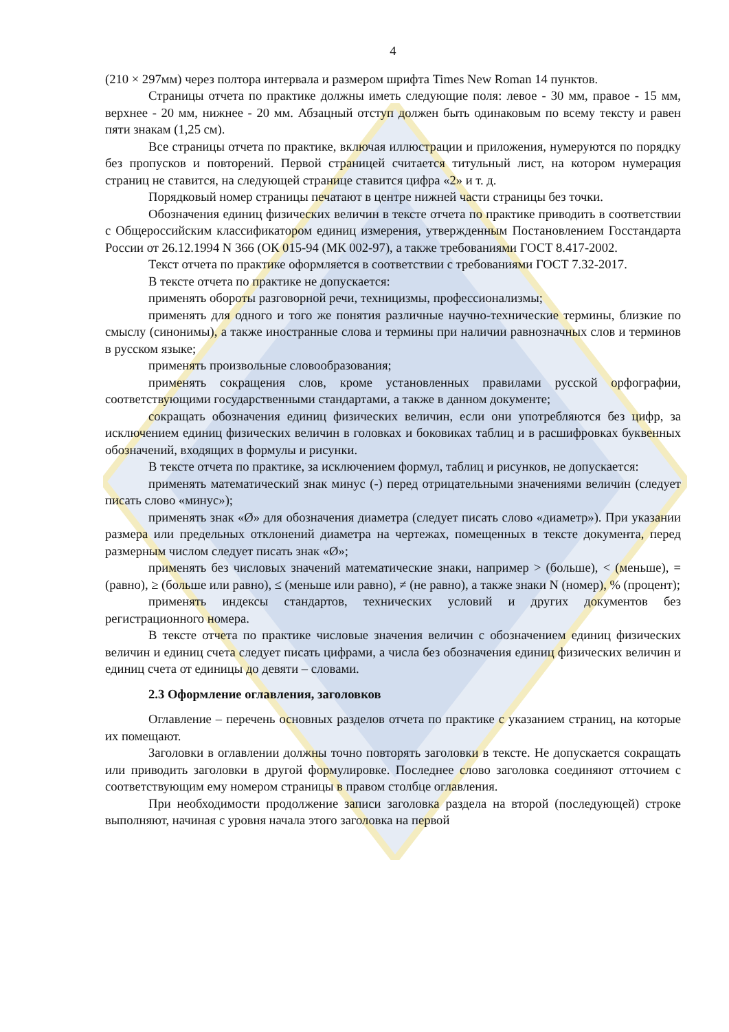4
(210 × 297мм) через полтора интервала и размером шрифта Times New Roman 14 пунктов.
Страницы отчета по практике должны иметь следующие поля: левое - 30 мм, правое - 15 мм, верхнее - 20 мм, нижнее - 20 мм. Абзацный отступ должен быть одинаковым по всему тексту и равен пяти знакам (1,25 см).
Все страницы отчета по практике, включая иллюстрации и приложения, нумеруются по порядку без пропусков и повторений. Первой страницей считается титульный лист, на котором нумерация страниц не ставится, на следующей странице ставится цифра «2» и т. д.
Порядковый номер страницы печатают в центре нижней части страницы без точки.
Обозначения единиц физических величин в тексте отчета по практике приводить в соответствии с Общероссийским классификатором единиц измерения, утвержденным Постановлением Госстандарта России от 26.12.1994 N 366 (ОК 015-94 (МК 002-97), а также требованиями ГОСТ 8.417-2002.
Текст отчета по практике оформляется в соответствии с требованиями ГОСТ 7.32-2017.
В тексте отчета по практике не допускается:
применять обороты разговорной речи, техницизмы, профессионализмы;
применять для одного и того же понятия различные научно-технические термины, близкие по смыслу (синонимы), а также иностранные слова и термины при наличии равнозначных слов и терминов в русском языке;
применять произвольные словообразования;
применять сокращения слов, кроме установленных правилами русской орфографии, соответствующими государственными стандартами, а также в данном документе;
сокращать обозначения единиц физических величин, если они употребляются без цифр, за исключением единиц физических величин в головках и боковиках таблиц и в расшифровках буквенных обозначений, входящих в формулы и рисунки.
В тексте отчета по практике, за исключением формул, таблиц и рисунков, не допускается:
применять математический знак минус (-) перед отрицательными значениями величин (следует писать слово «минус»);
применять знак «Ø» для обозначения диаметра (следует писать слово «диаметр»). При указании размера или предельных отклонений диаметра на чертежах, помещенных в тексте документа, перед размерным числом следует писать знак «Ø»;
применять без числовых значений математические знаки, например > (больше), < (меньше), = (равно), ≥ (больше или равно), ≤ (меньше или равно), ≠ (не равно), а также знаки N (номер), % (процент);
применять индексы стандартов, технических условий и других документов без регистрационного номера.
В тексте отчета по практике числовые значения величин с обозначением единиц физических величин и единиц счета следует писать цифрами, а числа без обозначения единиц физических величин и единиц счета от единицы до девяти – словами.
2.3 Оформление оглавления, заголовков
Оглавление – перечень основных разделов отчета по практике с указанием страниц, на которые их помещают.
Заголовки в оглавлении должны точно повторять заголовки в тексте. Не допускается сокращать или приводить заголовки в другой формулировке. Последнее слово заголовка соединяют отточием с соответствующим ему номером страницы в правом столбце оглавления.
При необходимости продолжение записи заголовка раздела на второй (последующей) строке выполняют, начиная с уровня начала этого заголовка на первой